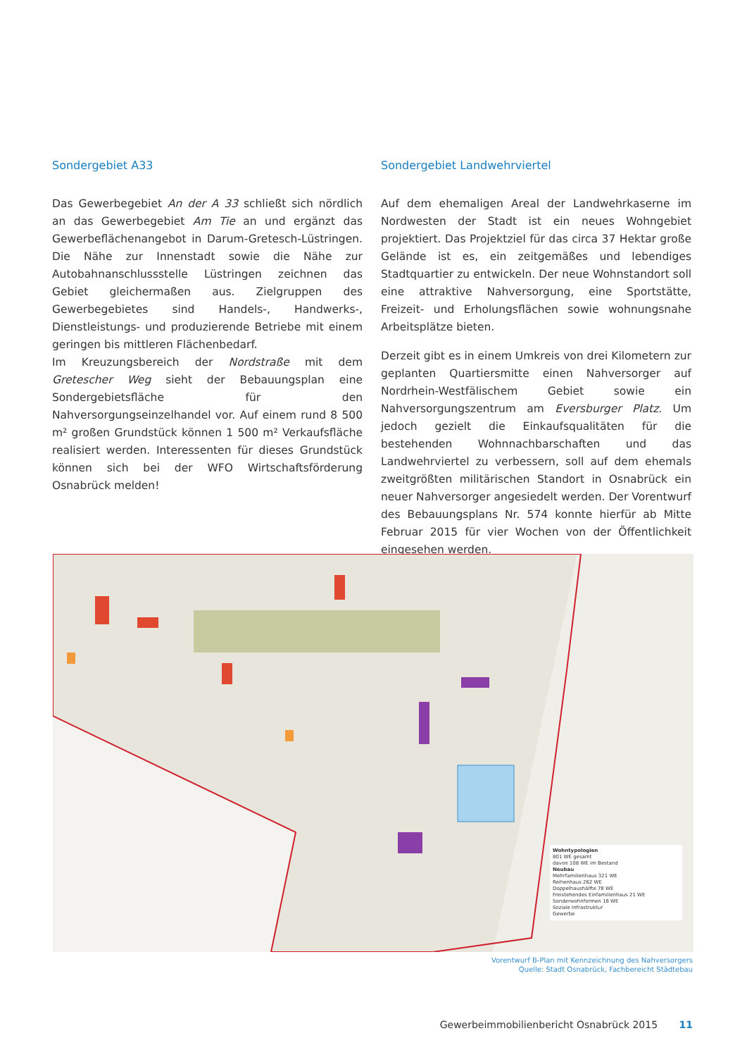Sondergebiet A33
Das Gewerbegebiet An der A 33 schließt sich nördlich an das Gewerbegebiet Am Tie an und ergänzt das Gewerbeflächenangebot in Darum-Gretesch-Lüstringen. Die Nähe zur Innenstadt sowie die Nähe zur Autobahnanschlussstelle Lüstringen zeichnen das Gebiet gleichermaßen aus. Zielgruppen des Gewerbegebietes sind Handels-, Handwerks-, Dienstleistungs- und produzierende Betriebe mit einem geringen bis mittleren Flächenbedarf.
Im Kreuzungsbereich der Nordstraße mit dem Gretescher Weg sieht der Bebauungsplan eine Sondergebietsfläche für den Nahversorgungseinzelhandel vor. Auf einem rund 8 500 m² großen Grundstück können 1 500 m² Verkaufsfläche realisiert werden. Interessenten für dieses Grundstück können sich bei der WFO Wirtschaftsförderung Osnabrück melden!
Sondergebiet Landwehrviertel
Auf dem ehemaligen Areal der Landwehrkaserne im Nordwesten der Stadt ist ein neues Wohngebiet projektiert. Das Projektziel für das circa 37 Hektar große Gelände ist es, ein zeitgemäßes und lebendiges Stadtquartier zu entwickeln. Der neue Wohnstandort soll eine attraktive Nahversorgung, eine Sportstätte, Freizeit- und Erholungsflächen sowie wohnungsnahe Arbeitsplätze bieten.
Derzeit gibt es in einem Umkreis von drei Kilometern zur geplanten Quartiersmitte einen Nahversorger auf Nordrhein-Westfälischem Gebiet sowie ein Nahversorgungszentrum am Eversburger Platz. Um jedoch gezielt die Einkaufsqualitäten für die bestehenden Wohnnachbarschaften und das Landwehrviertel zu verbessern, soll auf dem ehemals zweitgrößten militärischen Standort in Osnabrück ein neuer Nahversorger angesiedelt werden. Der Vorentwurf des Bebauungsplans Nr. 574 konnte hierfür ab Mitte Februar 2015 für vier Wochen von der Öffentlichkeit eingesehen werden.
Wohntypologien
801 WE gesamt
davon 108 WE im Bestand
Neubau
Mehrfamilienhaus 321 WE
Reihenhaus 262 WE
Doppelhaushälfte 78 WE
Freistehendes Einfamilienhaus 21 WE
Sonderwohnformen 16 WE
Soziale Infrastruktur
Gewerbe
Vorentwurf B-Plan mit Kennzeichnung des Nahversorgers
Quelle: Stadt Osnabrück, Fachbereicht Städtebau
Gewerbeimmobilienbericht Osnabrück 2015 11